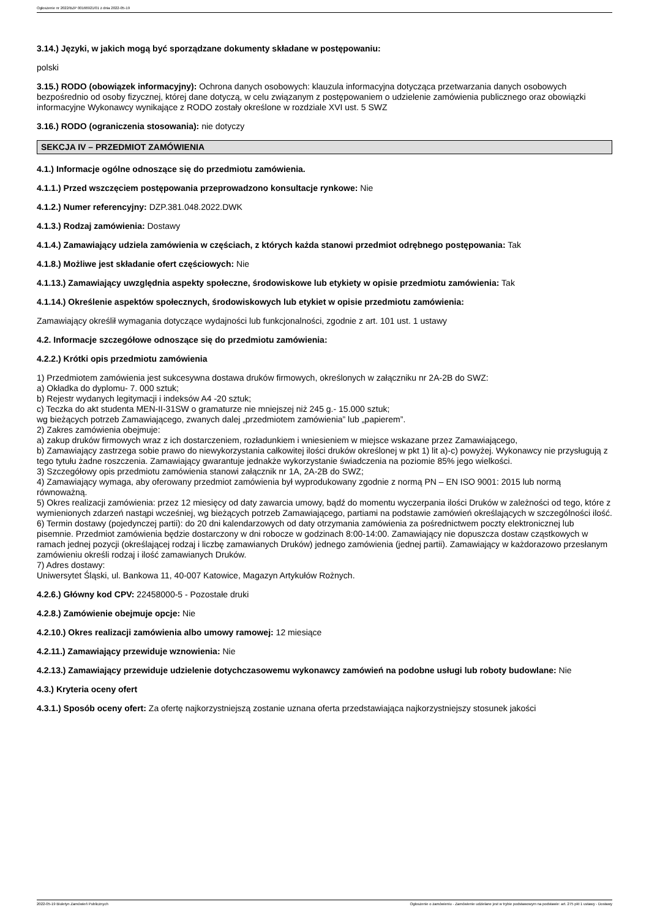Ogłoszenie nr 2022/BZP 00166921/01 z dnia 2022-05-19
3.14.) Języki, w jakich mogą być sporządzane dokumenty składane w postępowaniu:
polski
3.15.) RODO (obowiązek informacyjny): Ochrona danych osobowych: klauzula informacyjna dotycząca przetwarzania danych osobowych bezpośrednio od osoby fizycznej, której dane dotyczą, w celu związanym z postępowaniem o udzielenie zamówienia publicznego oraz obowiązki informacyjne Wykonawcy wynikające z RODO zostały określone w rozdziale XVI ust. 5 SWZ
3.16.) RODO (ograniczenia stosowania): nie dotyczy
SEKCJA IV – PRZEDMIOT ZAMÓWIENIA
4.1.) Informacje ogólne odnoszące się do przedmiotu zamówienia.
4.1.1.) Przed wszczęciem postępowania przeprowadzono konsultacje rynkowe: Nie
4.1.2.) Numer referencyjny: DZP.381.048.2022.DWK
4.1.3.) Rodzaj zamówienia: Dostawy
4.1.4.) Zamawiający udziela zamówienia w częściach, z których każda stanowi przedmiot odrębnego postępowania: Tak
4.1.8.) Możliwe jest składanie ofert częściowych: Nie
4.1.13.) Zamawiający uwzględnia aspekty społeczne, środowiskowe lub etykiety w opisie przedmiotu zamówienia: Tak
4.1.14.) Określenie aspektów społecznych, środowiskowych lub etykiet w opisie przedmiotu zamówienia:
Zamawiający określił wymagania dotyczące wydajności lub funkcjonalności, zgodnie z art. 101 ust. 1 ustawy
4.2. Informacje szczegółowe odnoszące się do przedmiotu zamówienia:
4.2.2.) Krótki opis przedmiotu zamówienia
1) Przedmiotem zamówienia jest sukcesywna dostawa druków firmowych, określonych w załączniku nr 2A-2B do SWZ:
a) Okładka do dyplomu- 7. 000 sztuk;
b) Rejestr wydanych legitymacji i indeksów A4 -20 sztuk;
c) Teczka do akt studenta MEN-II-31SW o gramaturze nie mniejszej niż 245 g.- 15.000 sztuk;
wg bieżących potrzeb Zamawiającego, zwanych dalej „przedmiotem zamówienia” lub „papierem”.
2) Zakres zamówienia obejmuje:
a) zakup druków firmowych wraz z ich dostarczeniem, rozładunkiem i wniesieniem w miejsce wskazane przez Zamawiającego,
b) Zamawiający zastrzega sobie prawo do niewykorzystania całkowitej ilości druków określonej w pkt 1) lit a)-c) powyżej. Wykonawcy nie przysługują z tego tytułu żadne roszczenia. Zamawiający gwarantuje jednakże wykorzystanie świadczenia na poziomie 85% jego wielkości.
3) Szczegółowy opis przedmiotu zamówienia stanowi załącznik nr 1A, 2A-2B do SWZ;
4) Zamawiający wymaga, aby oferowany przedmiot zamówienia był wyprodukowany zgodnie z normą PN – EN ISO 9001: 2015 lub normą równoważną.
5) Okres realizacji zamówienia: przez 12 miesięcy od daty zawarcia umowy, bądź do momentu wyczerpania ilości Druków w zależności od tego, które z wymienionych zdarzeń nastąpi wcześniej, wg bieżących potrzeb Zamawiającego, partiami na podstawie zamówień określających w szczególności ilość.
6) Termin dostawy (pojedynczej partii): do 20 dni kalendarzowych od daty otrzymania zamówienia za pośrednictwem poczty elektronicznej lub pisemnie. Przedmiot zamówienia będzie dostarczony w dni robocze w godzinach 8:00-14:00. Zamawiający nie dopuszcza dostaw cząstkowych w ramach jednej pozycji (określającej rodzaj i liczbę zamawianych Druków) jednego zamówienia (jednej partii). Zamawiający w każdorazowo przesłanym zamówieniu określi rodzaj i ilość zamawianych Druków.
7) Adres dostawy:
Uniwersytet Śląski, ul. Bankowa 11, 40-007 Katowice, Magazyn Artykułów Rożnych.
4.2.6.) Główny kod CPV: 22458000-5 - Pozostałe druki
4.2.8.) Zamówienie obejmuje opcje: Nie
4.2.10.) Okres realizacji zamówienia albo umowy ramowej: 12 miesiące
4.2.11.) Zamawiający przewiduje wznowienia: Nie
4.2.13.) Zamawiający przewiduje udzielenie dotychczasowemu wykonawcy zamówień na podobne usługi lub roboty budowlane: Nie
4.3.) Kryteria oceny ofert
4.3.1.) Sposób oceny ofert: Za ofertę najkorzystniejszą zostanie uznana oferta przedstawiająca najkorzystniejszy stosunek jakości
2022-05-19 Biuletyn Zamówień Publicznych Ogłoszenie o zamówieniu - Zamówienie udzielane jest w trybie podstawowym na podstawie: art. 275 pkt 1 ustawy - Dostawy